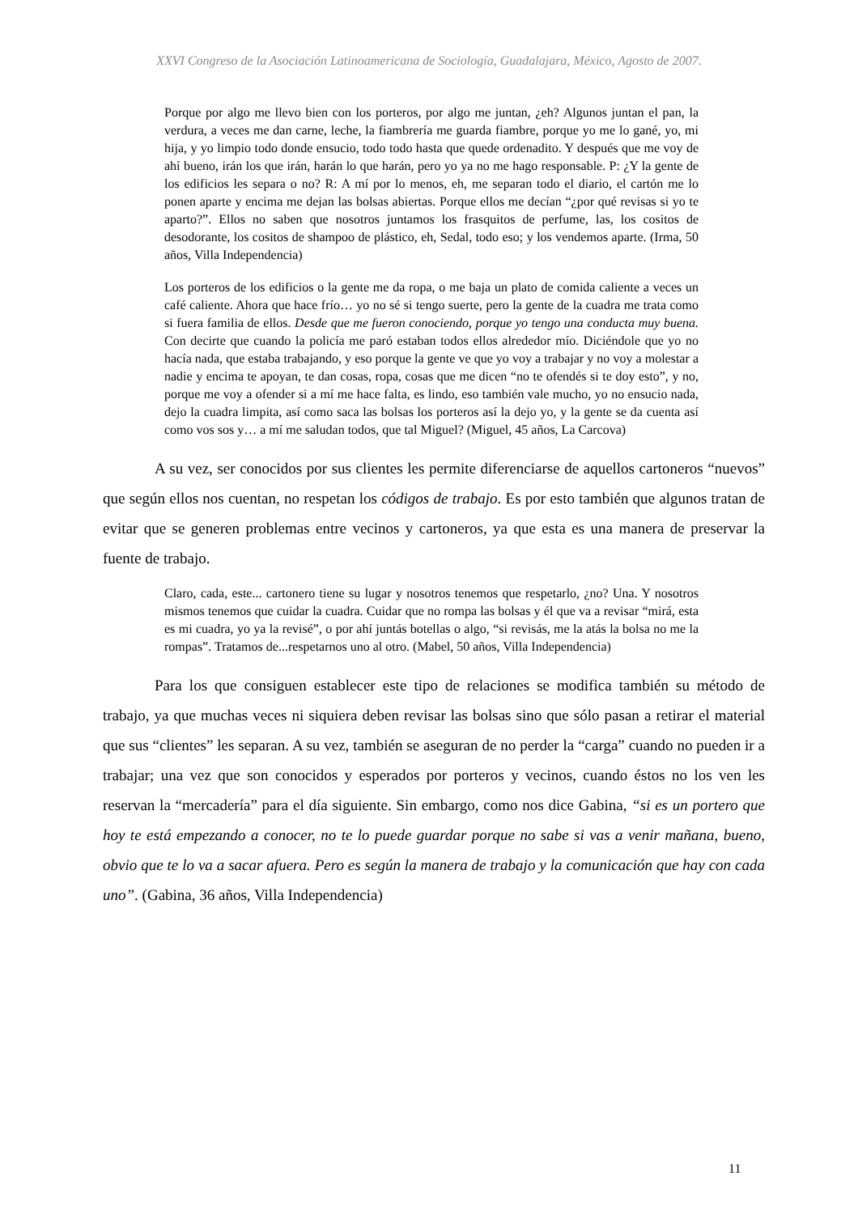XXVI Congreso de la Asociación Latinoamericana de Sociología, Guadalajara, México, Agosto de 2007.
Porque por algo me llevo bien con los porteros, por algo me juntan, ¿eh? Algunos juntan el pan, la verdura, a veces me dan carne, leche, la fiambrería me guarda fiambre, porque yo me lo gané, yo, mi hija, y yo limpio todo donde ensucio, todo todo hasta que quede ordenadito. Y después que me voy de ahí bueno, irán los que irán, harán lo que harán, pero yo ya no me hago responsable. P: ¿Y la gente de los edificios les separa o no? R: A mí por lo menos, eh, me separan todo el diario, el cartón me lo ponen aparte y encima me dejan las bolsas abiertas. Porque ellos me decían “¿por qué revisas si yo te aparto?”. Ellos no saben que nosotros juntamos los frasquitos de perfume, las, los cositos de desodorante, los cositos de shampoo de plástico, eh, Sedal, todo eso; y los vendemos aparte. (Irma, 50 años, Villa Independencia)
Los porteros de los edificios o la gente me da ropa, o me baja un plato de comida caliente a veces un café caliente. Ahora que hace frío… yo no sé si tengo suerte, pero la gente de la cuadra me trata como si fuera familia de ellos. Desde que me fueron conociendo, porque yo tengo una conducta muy buena. Con decirte que cuando la policía me paró estaban todos ellos alrededor mío. Diciéndole que yo no hacía nada, que estaba trabajando, y eso porque la gente ve que yo voy a trabajar y no voy a molestar a nadie y encima te apoyan, te dan cosas, ropa, cosas que me dicen “no te ofendés si te doy esto”, y no, porque me voy a ofender si a mí me hace falta, es lindo, eso también vale mucho, yo no ensucio nada, dejo la cuadra limpita, así como saca las bolsas los porteros así la dejo yo, y la gente se da cuenta así como vos sos y… a mí me saludan todos, que tal Miguel? (Miguel, 45 años, La Carcova)
A su vez, ser conocidos por sus clientes les permite diferenciarse de aquellos cartoneros “nuevos” que según ellos nos cuentan, no respetan los códigos de trabajo. Es por esto también que algunos tratan de evitar que se generen problemas entre vecinos y cartoneros, ya que esta es una manera de preservar la fuente de trabajo.
Claro, cada, este... cartonero tiene su lugar y nosotros tenemos que respetarlo, ¿no? Una. Y nosotros mismos tenemos que cuidar la cuadra. Cuidar que no rompa las bolsas y él que va a revisar “mirá, esta es mi cuadra, yo ya la revisé”, o por ahí juntás botellas o algo, “si revisás, me la atás la bolsa no me la rompas”. Tratamos de...respetarnos uno al otro. (Mabel, 50 años, Villa Independencia)
Para los que consiguen establecer este tipo de relaciones se modifica también su método de trabajo, ya que muchas veces ni siquiera deben revisar las bolsas sino que sólo pasan a retirar el material que sus “clientes” les separan. A su vez, también se aseguran de no perder la “carga” cuando no pueden ir a trabajar; una vez que son conocidos y esperados por porteros y vecinos, cuando éstos no los ven les reservan la “mercadería” para el día siguiente. Sin embargo, como nos dice Gabina, “si es un portero que hoy te está empezando a conocer, no te lo puede guardar porque no sabe si vas a venir mañana, bueno, obvio que te lo va a sacar afuera. Pero es según la manera de trabajo y la comunicación que hay con cada uno”. (Gabina, 36 años, Villa Independencia)
11